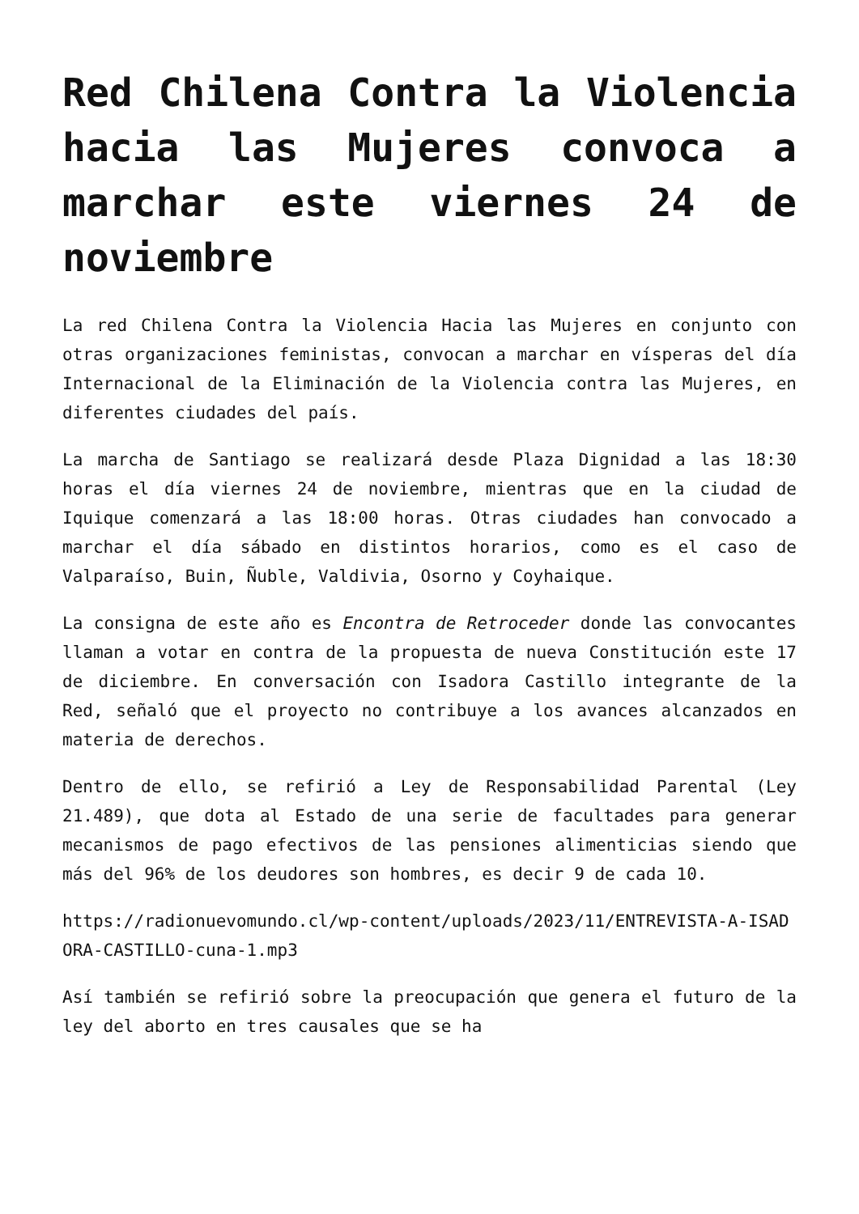Red Chilena Contra la Violencia hacia las Mujeres convoca a marchar este viernes 24 de noviembre
La red Chilena Contra la Violencia Hacia las Mujeres en conjunto con otras organizaciones feministas, convocan a marchar en vísperas del día Internacional de la Eliminación de la Violencia contra las Mujeres, en diferentes ciudades del país.
La marcha de Santiago se realizará desde Plaza Dignidad a las 18:30 horas el día viernes 24 de noviembre, mientras que en la ciudad de Iquique comenzará a las 18:00 horas. Otras ciudades han convocado a marchar el día sábado en distintos horarios, como es el caso de Valparaíso, Buin, Ñuble, Valdivia, Osorno y Coyhaique.
La consigna de este año es Encontra de Retroceder donde las convocantes llaman a votar en contra de la propuesta de nueva Constitución este 17 de diciembre. En conversación con Isadora Castillo integrante de la Red, señaló que el proyecto no contribuye a los avances alcanzados en materia de derechos.
Dentro de ello, se refirió a Ley de Responsabilidad Parental (Ley 21.489), que dota al Estado de una serie de facultades para generar mecanismos de pago efectivos de las pensiones alimenticias siendo que más del 96% de los deudores son hombres, es decir 9 de cada 10.
https://radionuevomundo.cl/wp-content/uploads/2023/11/ENTREVISTA-A-ISADORA-CASTILLO-cuna-1.mp3
Así también se refirió sobre la preocupación que genera el futuro de la ley del aborto en tres causales que se ha